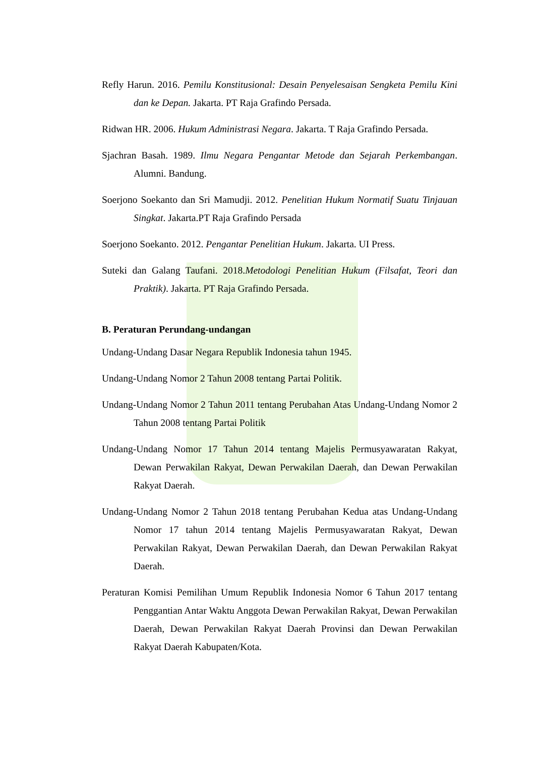Refly Harun. 2016. Pemilu Konstitusional: Desain Penyelesaisan Sengketa Pemilu Kini dan ke Depan. Jakarta. PT Raja Grafindo Persada.
Ridwan HR. 2006. Hukum Administrasi Negara. Jakarta. T Raja Grafindo Persada.
Sjachran Basah. 1989. Ilmu Negara Pengantar Metode dan Sejarah Perkembangan. Alumni. Bandung.
Soerjono Soekanto dan Sri Mamudji. 2012. Penelitian Hukum Normatif Suatu Tinjauan Singkat. Jakarta.PT Raja Grafindo Persada
Soerjono Soekanto. 2012. Pengantar Penelitian Hukum. Jakarta. UI Press.
Suteki dan Galang Taufani. 2018.Metodologi Penelitian Hukum (Filsafat, Teori dan Praktik). Jakarta. PT Raja Grafindo Persada.
B. Peraturan Perundang-undangan
Undang-Undang Dasar Negara Republik Indonesia tahun 1945.
Undang-Undang Nomor 2 Tahun 2008 tentang Partai Politik.
Undang-Undang Nomor 2 Tahun 2011 tentang Perubahan Atas Undang-Undang Nomor 2 Tahun 2008 tentang Partai Politik
Undang-Undang Nomor 17 Tahun 2014 tentang Majelis Permusyawaratan Rakyat, Dewan Perwakilan Rakyat, Dewan Perwakilan Daerah, dan Dewan Perwakilan Rakyat Daerah.
Undang-Undang Nomor 2 Tahun 2018 tentang Perubahan Kedua atas Undang-Undang Nomor 17 tahun 2014 tentang Majelis Permusyawaratan Rakyat, Dewan Perwakilan Rakyat, Dewan Perwakilan Daerah, dan Dewan Perwakilan Rakyat Daerah.
Peraturan Komisi Pemilihan Umum Republik Indonesia Nomor 6 Tahun 2017 tentang Penggantian Antar Waktu Anggota Dewan Perwakilan Rakyat, Dewan Perwakilan Daerah, Dewan Perwakilan Rakyat Daerah Provinsi dan Dewan Perwakilan Rakyat Daerah Kabupaten/Kota.